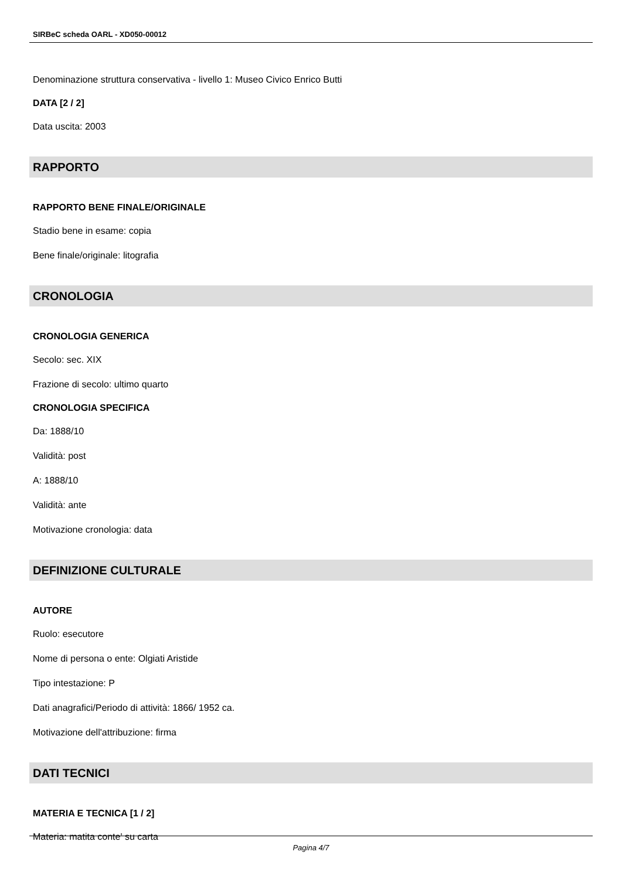SIRBeC scheda OARL - XD050-00012
Denominazione struttura conservativa - livello 1: Museo Civico Enrico Butti
DATA [2 / 2]
Data uscita: 2003
RAPPORTO
RAPPORTO BENE FINALE/ORIGINALE
Stadio bene in esame: copia
Bene finale/originale: litografia
CRONOLOGIA
CRONOLOGIA GENERICA
Secolo: sec. XIX
Frazione di secolo: ultimo quarto
CRONOLOGIA SPECIFICA
Da: 1888/10
Validità: post
A: 1888/10
Validità: ante
Motivazione cronologia: data
DEFINIZIONE CULTURALE
AUTORE
Ruolo: esecutore
Nome di persona o ente: Olgiati Aristide
Tipo intestazione: P
Dati anagrafici/Periodo di attività: 1866/ 1952 ca.
Motivazione dell'attribuzione: firma
DATI TECNICI
MATERIA E TECNICA [1 / 2]
Materia: matita conte' su carta
Pagina 4/7